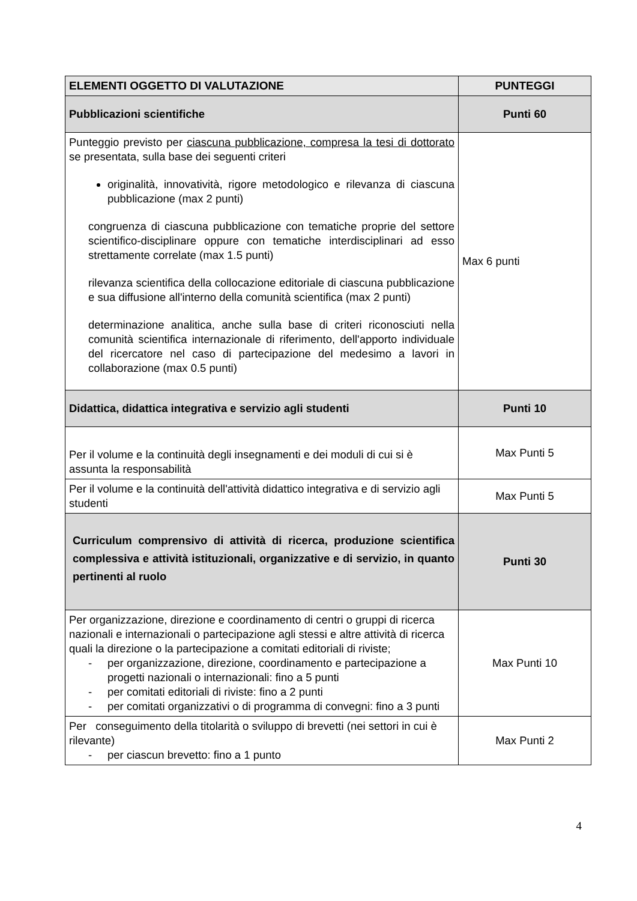| ELEMENTI OGGETTO DI VALUTAZIONE | PUNTEGGI |
| --- | --- |
| Pubblicazioni scientifiche | Punti 60 |
| Punteggio previsto per ciascuna pubblicazione, compresa la tesi di dottorato se presentata, sulla base dei seguenti criteri originalità, innovatività, rigore metodologico e rilevanza di ciascuna pubblicazione (max 2 punti) congruenza di ciascuna pubblicazione con tematiche proprie del settore scientifico-disciplinare oppure con tematiche interdisciplinari ad esso strettamente correlate (max 1.5 punti) rilevanza scientifica della collocazione editoriale di ciascuna pubblicazione e sua diffusione all'interno della comunità scientifica (max 2 punti) determinazione analitica, anche sulla base di criteri riconosciuti nella comunità scientifica internazionale di riferimento, dell'apporto individuale del ricercatore nel caso di partecipazione del medesimo a lavori in collaborazione (max 0.5 punti) | Max 6 punti |
| Didattica, didattica integrativa e servizio agli studenti | Punti 10 |
| Per il volume e la continuità degli insegnamenti e dei moduli di cui si è assunta la responsabilità | Max Punti 5 |
| Per il volume e la continuità dell'attività didattico integrativa e di servizio agli studenti | Max Punti 5 |
| Curriculum comprensivo di attività di ricerca, produzione scientifica complessiva e attività istituzionali, organizzative e di servizio, in quanto pertinenti al ruolo | Punti 30 |
| Per organizzazione, direzione e coordinamento di centri o gruppi di ricerca nazionali e internazionali o partecipazione agli stessi e altre attività di ricerca quali la direzione o la partecipazione a comitati editoriali di riviste; - per organizzazione, direzione, coordinamento e partecipazione a progetti nazionali o internazionali: fino a 5 punti - per comitati editoriali di riviste: fino a 2 punti - per comitati organizzativi o di programma di convegni: fino a 3 punti | Max Punti 10 |
| Per conseguimento della titolarità o sviluppo di brevetti (nei settori in cui è rilevante) - per ciascun brevetto: fino a 1 punto | Max Punti 2 |
4